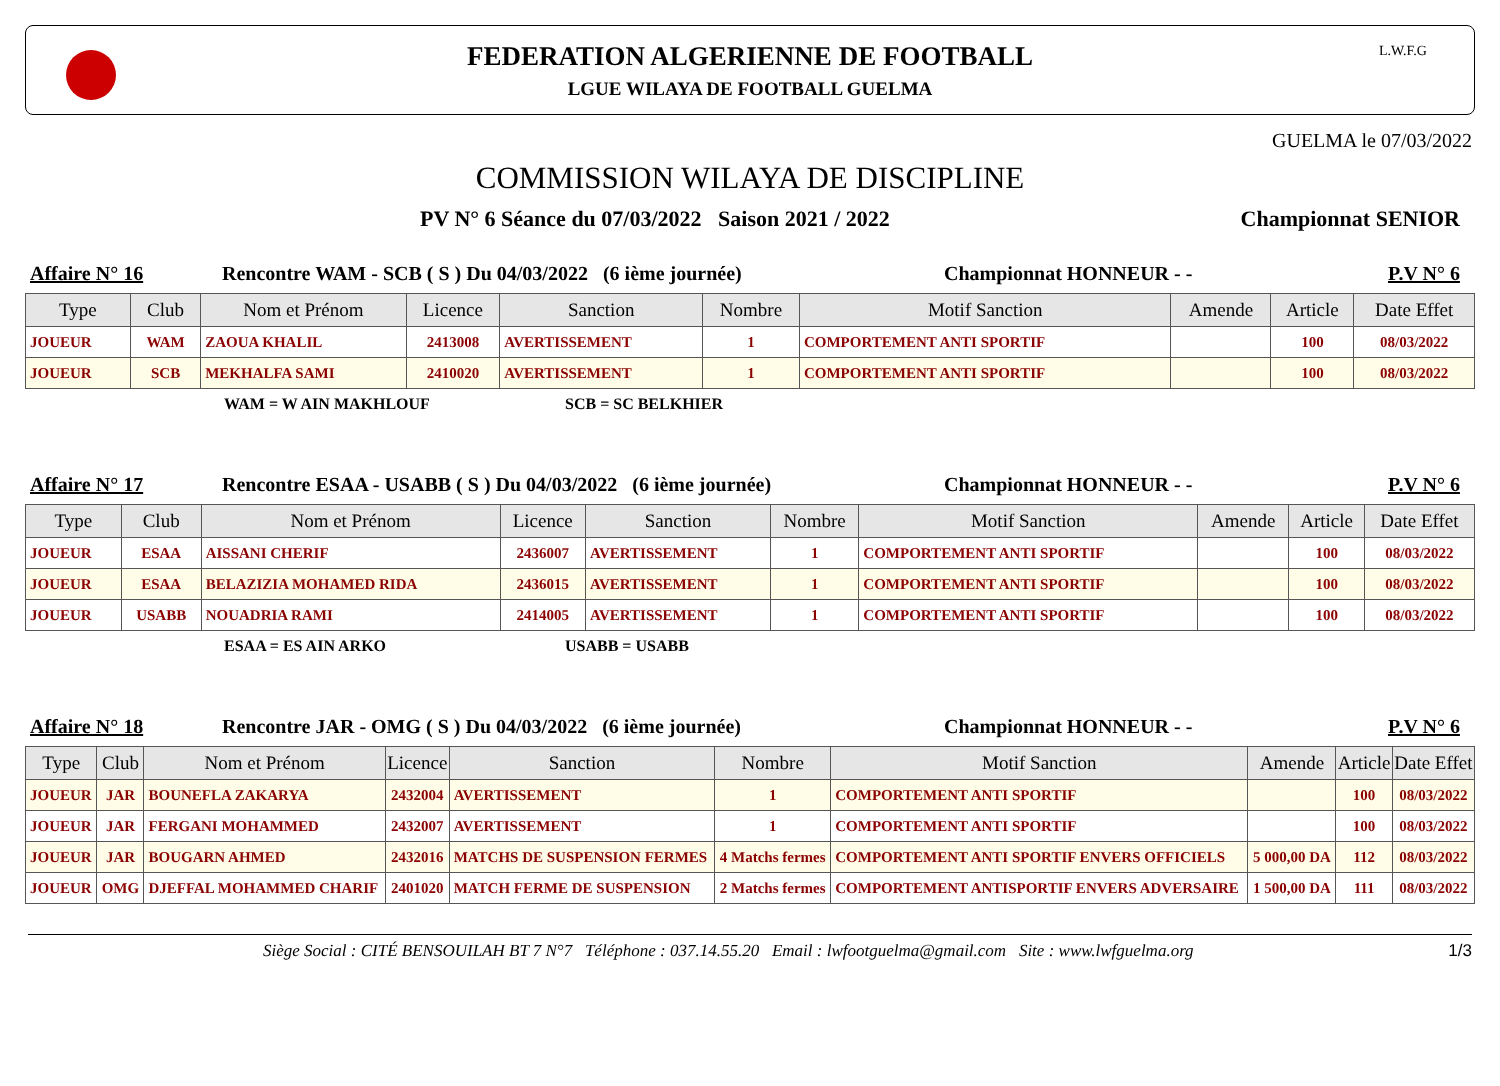FEDERATION ALGERIENNE DE FOOTBALL
LGUE WILAYA DE FOOTBALL GUELMA
L.W.F.G
GUELMA le 07/03/2022
COMMISSION WILAYA DE DISCIPLINE
PV N° 6 Séance du 07/03/2022 Saison 2021 / 2022 Championnat SENIOR
Affaire N° 16 Rencontre WAM - SCB ( S ) Du 04/03/2022 (6 ième journée) Championnat HONNEUR - - P.V N° 6
| Type | Club | Nom et Prénom | Licence | Sanction | Nombre | Motif Sanction | Amende | Article | Date Effet |
| --- | --- | --- | --- | --- | --- | --- | --- | --- | --- |
| JOUEUR | WAM | ZAOUA KHALIL | 2413008 | AVERTISSEMENT | 1 | COMPORTEMENT ANTI SPORTIF | | 100 | 08/03/2022 |
| JOUEUR | SCB | MEKHALFA SAMI | 2410020 | AVERTISSEMENT | 1 | COMPORTEMENT ANTI SPORTIF | | 100 | 08/03/2022 |
WAM = W AIN MAKHLOUF SCB = SC BELKHIER
Affaire N° 17 Rencontre ESAA - USABB ( S ) Du 04/03/2022 (6 ième journée) Championnat HONNEUR - - P.V N° 6
| Type | Club | Nom et Prénom | Licence | Sanction | Nombre | Motif Sanction | Amende | Article | Date Effet |
| --- | --- | --- | --- | --- | --- | --- | --- | --- | --- |
| JOUEUR | ESAA | AISSANI CHERIF | 2436007 | AVERTISSEMENT | 1 | COMPORTEMENT ANTI SPORTIF | | 100 | 08/03/2022 |
| JOUEUR | ESAA | BELAZIZIA MOHAMED RIDA | 2436015 | AVERTISSEMENT | 1 | COMPORTEMENT ANTI SPORTIF | | 100 | 08/03/2022 |
| JOUEUR | USABB | NOUADRIA RAMI | 2414005 | AVERTISSEMENT | 1 | COMPORTEMENT ANTI SPORTIF | | 100 | 08/03/2022 |
ESAA = ES AIN ARKO USABB = USABB
Affaire N° 18 Rencontre JAR - OMG ( S ) Du 04/03/2022 (6 ième journée) Championnat HONNEUR - - P.V N° 6
| Type | Club | Nom et Prénom | Licence | Sanction | Nombre | Motif Sanction | Amende | Article | Date Effet |
| --- | --- | --- | --- | --- | --- | --- | --- | --- | --- |
| JOUEUR | JAR | BOUNEFLA ZAKARYA | 2432004 | AVERTISSEMENT | 1 | COMPORTEMENT ANTI SPORTIF | | 100 | 08/03/2022 |
| JOUEUR | JAR | FERGANI MOHAMMED | 2432007 | AVERTISSEMENT | 1 | COMPORTEMENT ANTI SPORTIF | | 100 | 08/03/2022 |
| JOUEUR | JAR | BOUGARN AHMED | 2432016 | MATCHS DE SUSPENSION FERMES | 4 Matchs fermes | COMPORTEMENT ANTI SPORTIF ENVERS OFFICIELS | 5 000,00 DA | 112 | 08/03/2022 |
| JOUEUR | OMG | DJEFFAL MOHAMMED CHARIF | 2401020 | MATCH FERME DE SUSPENSION | 2 Matchs fermes | COMPORTEMENT ANTISPORTIF ENVERS ADVERSAIRE | 1 500,00 DA | 111 | 08/03/2022 |
Siège Social : CITÉ BENSOUILAH BT 7 N°7 Téléphone : 037.14.55.20 Email : lwfootguelma@gmail.com Site : www.lwfguelma.org 1/3